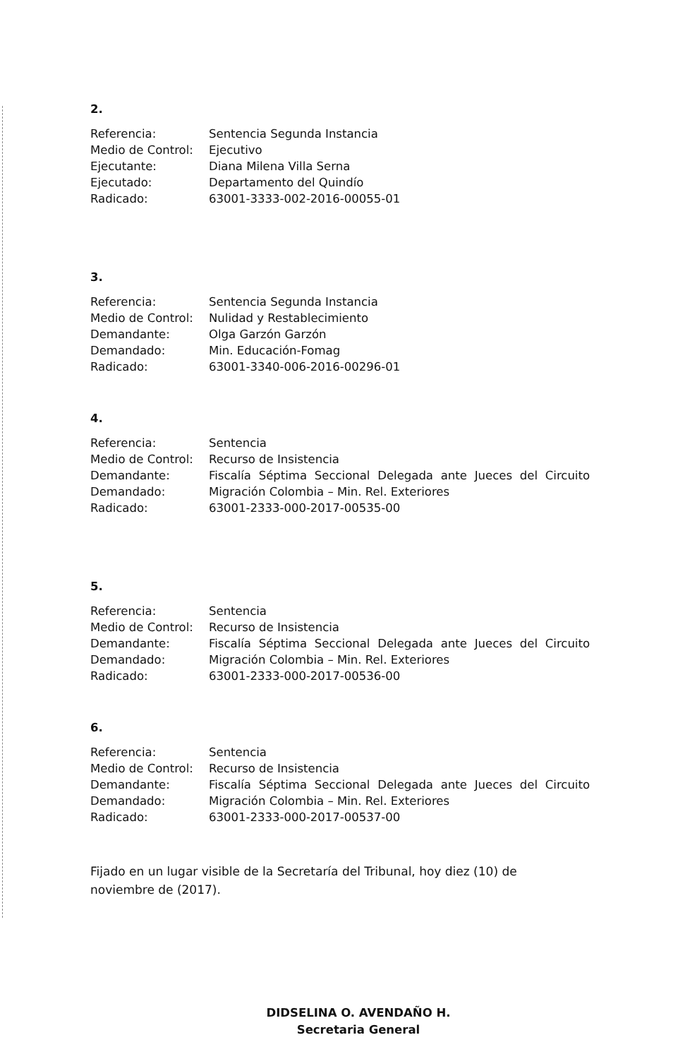2.
| Referencia: | Sentencia Segunda Instancia |
| Medio de Control: | Ejecutivo |
| Ejecutante: | Diana Milena Villa Serna |
| Ejecutado: | Departamento del Quindío |
| Radicado: | 63001-3333-002-2016-00055-01 |
3.
| Referencia: | Sentencia Segunda Instancia |
| Medio de Control: | Nulidad y Restablecimiento |
| Demandante: | Olga Garzón Garzón |
| Demandado: | Min. Educación-Fomag |
| Radicado: | 63001-3340-006-2016-00296-01 |
4.
| Referencia: | Sentencia |
| Medio de Control: | Recurso de Insistencia |
| Demandante: | Fiscalía Séptima Seccional Delegada ante Jueces del Circuito |
| Demandado: | Migración Colombia – Min. Rel. Exteriores |
| Radicado: | 63001-2333-000-2017-00535-00 |
5.
| Referencia: | Sentencia |
| Medio de Control: | Recurso de Insistencia |
| Demandante: | Fiscalía Séptima Seccional Delegada ante Jueces del Circuito |
| Demandado: | Migración Colombia – Min. Rel. Exteriores |
| Radicado: | 63001-2333-000-2017-00536-00 |
6.
| Referencia: | Sentencia |
| Medio de Control: | Recurso de Insistencia |
| Demandante: | Fiscalía Séptima Seccional Delegada ante Jueces del Circuito |
| Demandado: | Migración Colombia – Min. Rel. Exteriores |
| Radicado: | 63001-2333-000-2017-00537-00 |
Fijado en un lugar visible de la Secretaría del Tribunal, hoy diez (10) de noviembre de (2017).
DIDSELINA O. AVENDAÑO H.
Secretaria General